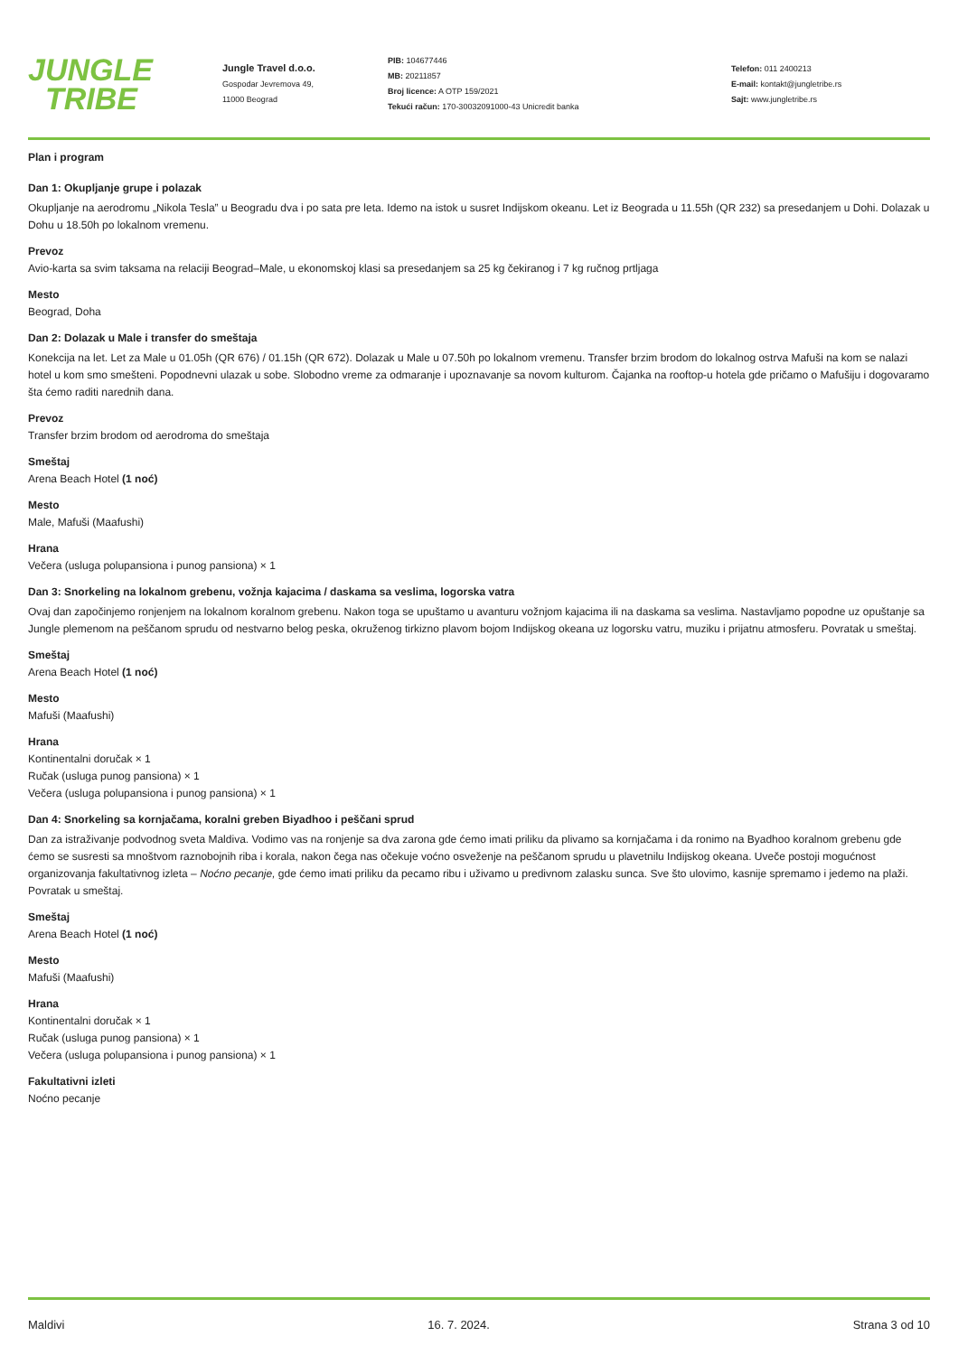JUNGLE
TRIBE
Jungle Travel d.o.o.
Gospodar Jevremova 49,
11000 Beograd
PIB: 104677446
MB: 20211857
Broj licence: A OTP 159/2021
Tekući račun: 170-30032091000-43 Unicredit banka
Telefon: 011 2400213
E-mail: kontakt@jungletribe.rs
Sajt: www.jungletribe.rs
Plan i program
Dan 1: Okupljanje grupe i polazak
Okupljanje na aerodromu „Nikola Tesla” u Beogradu dva i po sata pre leta. Idemo na istok u susret Indijskom okeanu. Let iz Beograda u 11.55h (QR 232) sa presedanjem u Dohi. Dolazak u Dohu u 18.50h po lokalnom vremenu.
Prevoz
Avio-karta sa svim taksama na relaciji Beograd–Male, u ekonomskoj klasi sa presedanjem sa 25 kg čekiranog i 7 kg ručnog prtljaga
Mesto
Beograd, Doha
Dan 2: Dolazak u Male i transfer do smeštaja
Konekcija na let. Let za Male u 01.05h (QR 676) / 01.15h (QR 672). Dolazak u Male u 07.50h po lokalnom vremenu. Transfer brzim brodom do lokalnog ostrva Mafuši na kom se nalazi hotel u kom smo smešteni. Popodnevni ulazak u sobe. Slobodno vreme za odmaranje i upoznavanje sa novom kulturom. Čajanka na rooftop-u hotela gde pričamo o Mafušiju i dogovaramo šta ćemo raditi narednih dana.
Prevoz
Transfer brzim brodom od aerodroma do smeštaja
Smeštaj
Arena Beach Hotel (1 noć)
Mesto
Male, Mafuši (Maafushi)
Hrana
Večera (usluga polupansiona i punog pansiona) × 1
Dan 3: Snorkeling na lokalnom grebenu, vožnja kajacima / daskama sa veslima, logorska vatra
Ovaj dan započinjemo ronjenjem na lokalnom koralnom grebenu. Nakon toga se upuštamo u avanturu vožnjom kajacima ili na daskama sa veslima. Nastavljamo popodne uz opuštanje sa Jungle plemenom na peščanom sprudu od nestvarno belog peska, okruženog tirkizno plavom bojom Indijskog okeana uz logorsku vatru, muziku i prijatnu atmosferu. Povratak u smeštaj.
Smeštaj
Arena Beach Hotel (1 noć)
Mesto
Mafuši (Maafushi)
Hrana
Kontinentalni doručak × 1
Ručak (usluga punog pansiona) × 1
Večera (usluga polupansiona i punog pansiona) × 1
Dan 4: Snorkeling sa kornjačama, koralni greben Biyadhoo i peščani sprud
Dan za istraživanje podvodnog sveta Maldiva. Vodimo vas na ronjenje sa dva zarona gde ćemo imati priliku da plivamo sa kornjačama i da ronimo na Byadhoo koralnom grebenu gde ćemo se susresti sa mnoštvom raznobojnih riba i korala, nakon čega nas očekuje voćno osveženje na peščanom sprudu u plavetnilu Indijskog okeana. Uveče postoji mogućnost organizovanja fakultativnog izleta – Noćno pecanje, gde ćemo imati priliku da pecamo ribu i uživamo u predivnom zalasku sunca. Sve što ulovimo, kasnije spremamo i jedemo na plaži. Povratak u smeštaj.
Smeštaj
Arena Beach Hotel (1 noć)
Mesto
Mafuši (Maafushi)
Hrana
Kontinentalni doručak × 1
Ručak (usluga punog pansiona) × 1
Večera (usluga polupansiona i punog pansiona) × 1
Fakultativni izleti
Noćno pecanje
Maldivi 16. 7. 2024. Strana 3 od 10